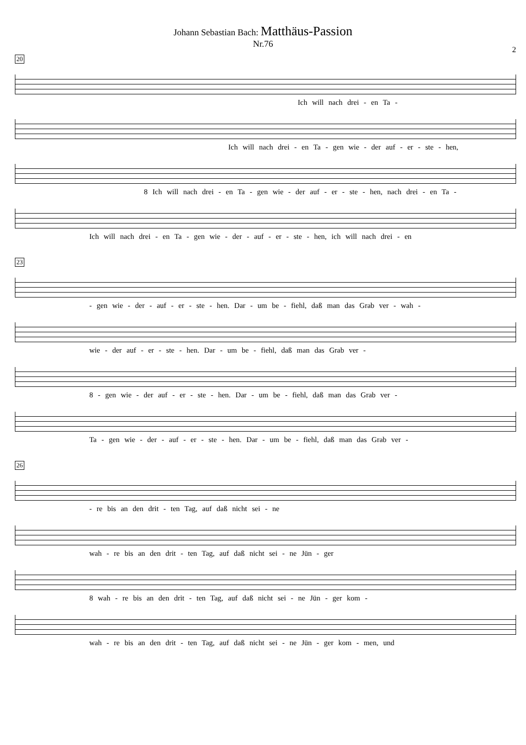Johann Sebastian Bach: Matthäus-Passion
Nr.76
2
20
Ich will nach drei - en Ta -
Ich will nach drei - en Ta - gen wie - der auf - er - ste - hen,
8 Ich will nach drei - en Ta - gen wie - der auf - er - ste - hen, nach drei - en Ta -
Ich will nach drei - en Ta - gen wie - der - auf - er - ste - hen, ich will nach drei - en
23
- gen wie - der - auf - er - ste - hen. Dar - um be - fiehl, daß man das Grab ver - wah -
wie - der auf - er - ste - hen. Dar - um be - fiehl, daß man das Grab ver -
8 - gen wie - der auf - er - ste - hen. Dar - um be - fiehl, daß man das Grab ver -
Ta - gen wie - der - auf - er - ste - hen. Dar - um be - fiehl, daß man das Grab ver -
26
- re bis an den drit - ten Tag, auf daß nicht sei - ne
wah - re bis an den drit - ten Tag, auf daß nicht sei - ne Jün - ger
8 wah - re bis an den drit - ten Tag, auf daß nicht sei - ne Jün - ger kom -
wah - re bis an den drit - ten Tag, auf daß nicht sei - ne Jün - ger kom - men, und